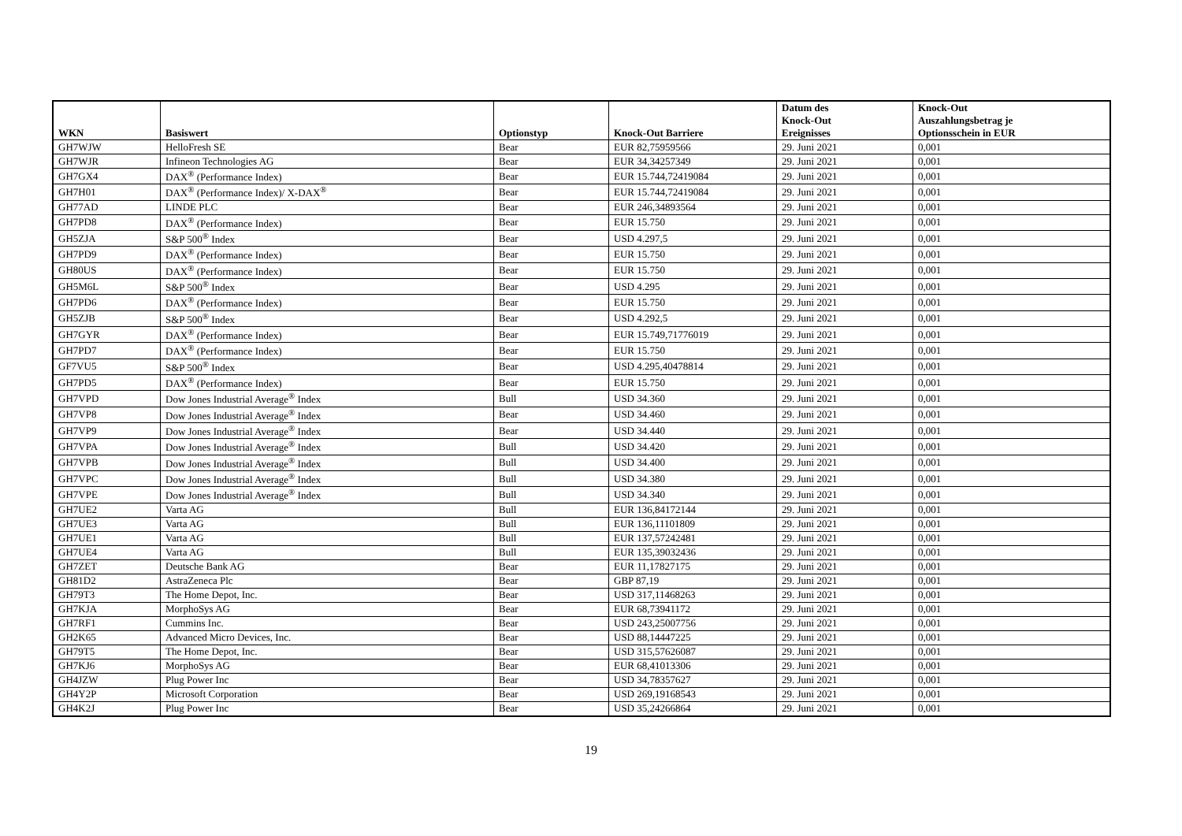| WKN | Basiswert | Optionstyp | Knock-Out Barriere | Datum des Knock-Out Ereignisses | Knock-Out Auszahlungsbetrag je Optionsschein in EUR |
| --- | --- | --- | --- | --- | --- |
| GH7WJW | HelloFresh SE | Bear | EUR 82,75959566 | 29. Juni 2021 | 0,001 |
| GH7WJR | Infineon Technologies AG | Bear | EUR 34,34257349 | 29. Juni 2021 | 0,001 |
| GH7GX4 | DAX<sup>®</sup> (Performance Index) | Bear | EUR 15.744,72419084 | 29. Juni 2021 | 0,001 |
| GH7H01 | DAX<sup>®</sup> (Performance Index)/ X-DAX<sup>®</sup> | Bear | EUR 15.744,72419084 | 29. Juni 2021 | 0,001 |
| GH77AD | LINDE PLC | Bear | EUR 246,34893564 | 29. Juni 2021 | 0,001 |
| GH7PD8 | DAX<sup>®</sup> (Performance Index) | Bear | EUR 15.750 | 29. Juni 2021 | 0,001 |
| GH5ZJA | S&P 500<sup>®</sup> Index | Bear | USD 4.297,5 | 29. Juni 2021 | 0,001 |
| GH7PD9 | DAX<sup>®</sup> (Performance Index) | Bear | EUR 15.750 | 29. Juni 2021 | 0,001 |
| GH80US | DAX<sup>®</sup> (Performance Index) | Bear | EUR 15.750 | 29. Juni 2021 | 0,001 |
| GH5M6L | S&P 500<sup>®</sup> Index | Bear | USD 4.295 | 29. Juni 2021 | 0,001 |
| GH7PD6 | DAX<sup>®</sup> (Performance Index) | Bear | EUR 15.750 | 29. Juni 2021 | 0,001 |
| GH5ZJB | S&P 500<sup>®</sup> Index | Bear | USD 4.292,5 | 29. Juni 2021 | 0,001 |
| GH7GYR | DAX<sup>®</sup> (Performance Index) | Bear | EUR 15.749,71776019 | 29. Juni 2021 | 0,001 |
| GH7PD7 | DAX<sup>®</sup> (Performance Index) | Bear | EUR 15.750 | 29. Juni 2021 | 0,001 |
| GF7VU5 | S&P 500<sup>®</sup> Index | Bear | USD 4.295,40478814 | 29. Juni 2021 | 0,001 |
| GH7PD5 | DAX<sup>®</sup> (Performance Index) | Bear | EUR 15.750 | 29. Juni 2021 | 0,001 |
| GH7VPD | Dow Jones Industrial Average<sup>®</sup> Index | Bull | USD 34.360 | 29. Juni 2021 | 0,001 |
| GH7VP8 | Dow Jones Industrial Average<sup>®</sup> Index | Bear | USD 34.460 | 29. Juni 2021 | 0,001 |
| GH7VP9 | Dow Jones Industrial Average<sup>®</sup> Index | Bear | USD 34.440 | 29. Juni 2021 | 0,001 |
| GH7VPA | Dow Jones Industrial Average<sup>®</sup> Index | Bull | USD 34.420 | 29. Juni 2021 | 0,001 |
| GH7VPB | Dow Jones Industrial Average<sup>®</sup> Index | Bull | USD 34.400 | 29. Juni 2021 | 0,001 |
| GH7VPC | Dow Jones Industrial Average<sup>®</sup> Index | Bull | USD 34.380 | 29. Juni 2021 | 0,001 |
| GH7VPE | Dow Jones Industrial Average<sup>®</sup> Index | Bull | USD 34.340 | 29. Juni 2021 | 0,001 |
| GH7UE2 | Varta AG | Bull | EUR 136,84172144 | 29. Juni 2021 | 0,001 |
| GH7UE3 | Varta AG | Bull | EUR 136,11101809 | 29. Juni 2021 | 0,001 |
| GH7UE1 | Varta AG | Bull | EUR 137,57242481 | 29. Juni 2021 | 0,001 |
| GH7UE4 | Varta AG | Bull | EUR 135,39032436 | 29. Juni 2021 | 0,001 |
| GH7ZET | Deutsche Bank AG | Bear | EUR 11,17827175 | 29. Juni 2021 | 0,001 |
| GH81D2 | AstraZeneca Plc | Bear | GBP 87,19 | 29. Juni 2021 | 0,001 |
| GH79T3 | The Home Depot, Inc. | Bear | USD 317,11468263 | 29. Juni 2021 | 0,001 |
| GH7KJA | MorphoSys AG | Bear | EUR 68,73941172 | 29. Juni 2021 | 0,001 |
| GH7RF1 | Cummins Inc. | Bear | USD 243,25007756 | 29. Juni 2021 | 0,001 |
| GH2K65 | Advanced Micro Devices, Inc. | Bear | USD 88,14447225 | 29. Juni 2021 | 0,001 |
| GH79T5 | The Home Depot, Inc. | Bear | USD 315,57626087 | 29. Juni 2021 | 0,001 |
| GH7KJ6 | MorphoSys AG | Bear | EUR 68,41013306 | 29. Juni 2021 | 0,001 |
| GH4JZW | Plug Power Inc | Bear | USD 34,78357627 | 29. Juni 2021 | 0,001 |
| GH4Y2P | Microsoft Corporation | Bear | USD 269,19168543 | 29. Juni 2021 | 0,001 |
| GH4K2J | Plug Power Inc | Bear | USD 35,24266864 | 29. Juni 2021 | 0,001 |
19